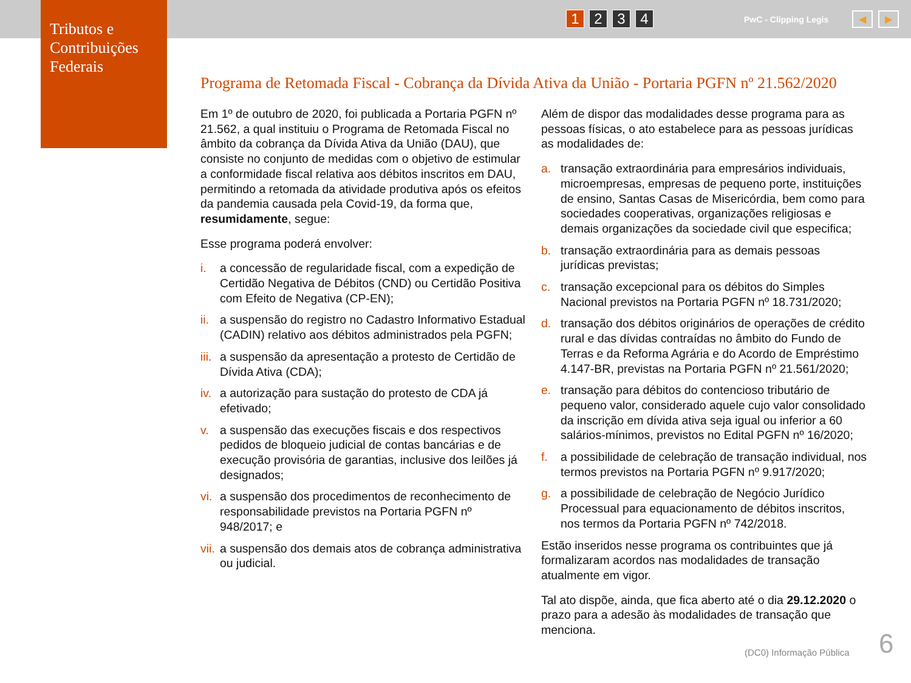Tributos e Contribuições Federais
1 2 3 4 PwC - Clipping Legis ◀ ▶
Programa de Retomada Fiscal - Cobrança da Dívida Ativa da União - Portaria PGFN nº 21.562/2020
Em 1º de outubro de 2020, foi publicada a Portaria PGFN nº 21.562, a qual instituiu o Programa de Retomada Fiscal no âmbito da cobrança da Dívida Ativa da União (DAU), que consiste no conjunto de medidas com o objetivo de estimular a conformidade fiscal relativa aos débitos inscritos em DAU, permitindo a retomada da atividade produtiva após os efeitos da pandemia causada pela Covid-19, da forma que, resumidamente, segue:
Esse programa poderá envolver:
i. a concessão de regularidade fiscal, com a expedição de Certidão Negativa de Débitos (CND) ou Certidão Positiva com Efeito de Negativa (CP-EN);
ii. a suspensão do registro no Cadastro Informativo Estadual (CADIN) relativo aos débitos administrados pela PGFN;
iii. a suspensão da apresentação a protesto de Certidão de Dívida Ativa (CDA);
iv. a autorização para sustação do protesto de CDA já efetivado;
v. a suspensão das execuções fiscais e dos respectivos pedidos de bloqueio judicial de contas bancárias e de execução provisória de garantias, inclusive dos leilões já designados;
vi. a suspensão dos procedimentos de reconhecimento de responsabilidade previstos na Portaria PGFN nº 948/2017; e
vii. a suspensão dos demais atos de cobrança administrativa ou judicial.
Além de dispor das modalidades desse programa para as pessoas físicas, o ato estabelece para as pessoas jurídicas as modalidades de:
a. transação extraordinária para empresários individuais, microempresas, empresas de pequeno porte, instituições de ensino, Santas Casas de Misericórdia, bem como para sociedades cooperativas, organizações religiosas e demais organizações da sociedade civil que especifica;
b. transação extraordinária para as demais pessoas jurídicas previstas;
c. transação excepcional para os débitos do Simples Nacional previstos na Portaria PGFN nº 18.731/2020;
d. transação dos débitos originários de operações de crédito rural e das dívidas contraídas no âmbito do Fundo de Terras e da Reforma Agrária e do Acordo de Empréstimo 4.147-BR, previstas na Portaria PGFN nº 21.561/2020;
e. transação para débitos do contencioso tributário de pequeno valor, considerado aquele cujo valor consolidado da inscrição em dívida ativa seja igual ou inferior a 60 salários-mínimos, previstos no Edital PGFN nº 16/2020;
f. a possibilidade de celebração de transação individual, nos termos previstos na Portaria PGFN nº 9.917/2020;
g. a possibilidade de celebração de Negócio Jurídico Processual para equacionamento de débitos inscritos, nos termos da Portaria PGFN nº 742/2018.
Estão inseridos nesse programa os contribuintes que já formalizaram acordos nas modalidades de transação atualmente em vigor.
Tal ato dispõe, ainda, que fica aberto até o dia 29.12.2020 o prazo para a adesão às modalidades de transação que menciona.
(DC0) Informação Pública 6